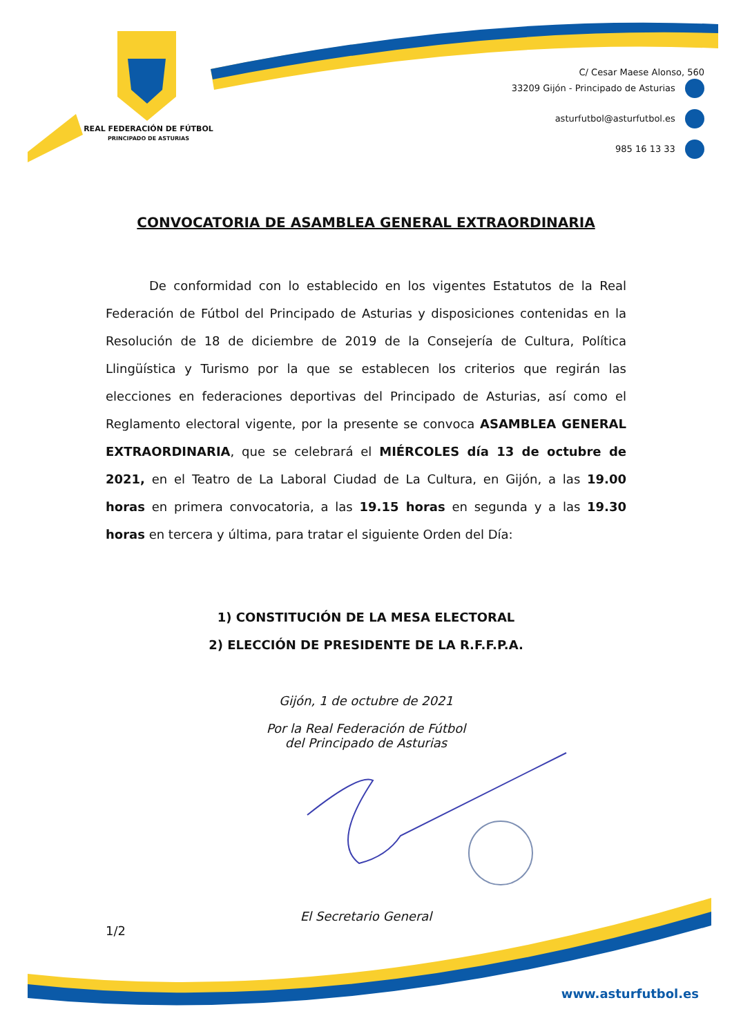REAL FEDERACIÓN DE FÚTBOL
PRINCIPADO DE ASTURIAS
C/ Cesar Maese Alonso, 560
33209 Gijón - Principado de Asturias
asturfutbol@asturfutbol.es
985 16 13 33
CONVOCATORIA DE ASAMBLEA GENERAL EXTRAORDINARIA
De conformidad con lo establecido en los vigentes Estatutos de la Real Federación de Fútbol del Principado de Asturias y disposiciones contenidas en la Resolución de 18 de diciembre de 2019 de la Consejería de Cultura, Política Llingüística y Turismo por la que se establecen los criterios que regirán las elecciones en federaciones deportivas del Principado de Asturias, así como el Reglamento electoral vigente, por la presente se convoca ASAMBLEA GENERAL EXTRAORDINARIA, que se celebrará el MIÉRCOLES día 13 de octubre de 2021, en el Teatro de La Laboral Ciudad de La Cultura, en Gijón, a las 19.00 horas en primera convocatoria, a las 19.15 horas en segunda y a las 19.30 horas en tercera y última, para tratar el siguiente Orden del Día:
1) CONSTITUCIÓN DE LA MESA ELECTORAL
2) ELECCIÓN DE PRESIDENTE DE LA R.F.F.P.A.
Gijón, 1 de octubre de 2021
Por la Real Federación de Fútbol
del Principado de Asturias
El Secretario General
1/2
www.asturfutbol.es